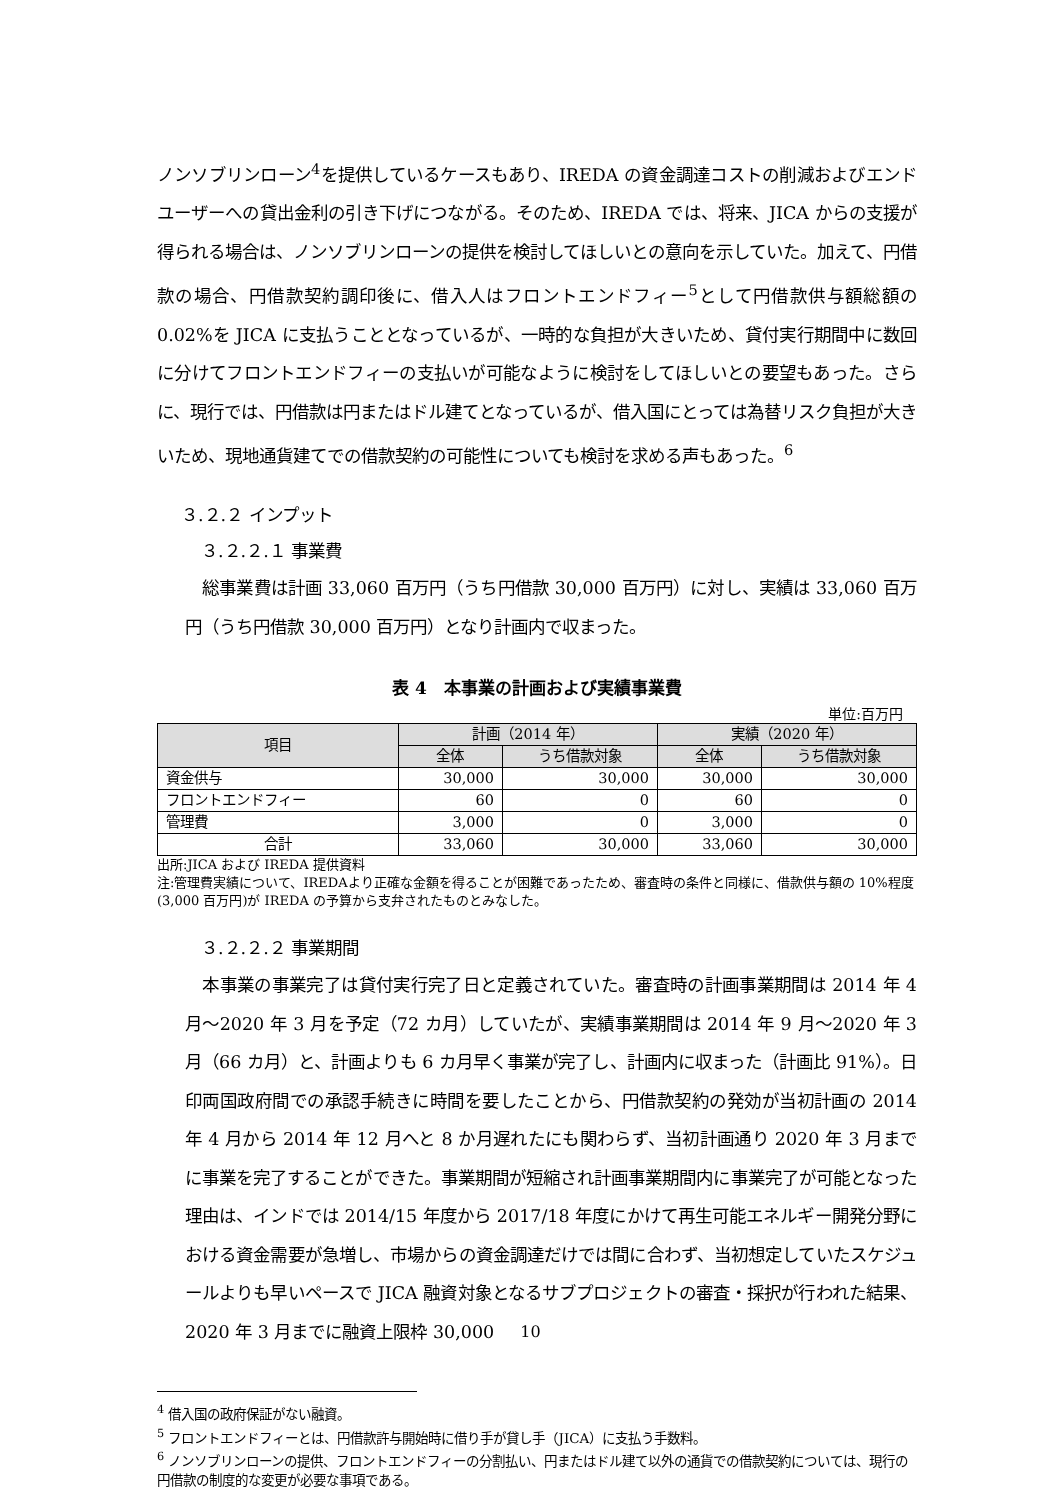ノンソブリンローン<sup>4</sup>を提供しているケースもあり、IREDA の資金調達コストの削減およびエンドユーザーへの貸出金利の引き下げにつながる。そのため、IREDA では、将来、JICA からの支援が得られる場合は、ノンソブリンローンの提供を検討してほしいとの意向を示していた。加えて、円借款の場合、円借款契約調印後に、借入人はフロントエンドフィー<sup>5</sup>として円借款供与額総額の 0.02%を JICA に支払うこととなっているが、一時的な負担が大きいため、貸付実行期間中に数回に分けてフロントエンドフィーの支払いが可能なように検討をしてほしいとの要望もあった。さらに、現行では、円借款は円またはドル建てとなっているが、借入国にとっては為替リスク負担が大きいため、現地通貨建てでの借款契約の可能性についても検討を求める声もあった。<sup>6</sup>
３.２.２ インプット
３.２.２.１ 事業費
　総事業費は計画 33,060 百万円（うち円借款 30,000 百万円）に対し、実績は 33,060 百万円（うち円借款 30,000 百万円）となり計画内で収まった。
表 4　本事業の計画および実績事業費
単位:百万円
| 項目 | 計画（2014 年） | | 実績（2020 年） | |
| --- | --- | --- | --- | --- |
| | 全体 | うち借款対象 | 全体 | うち借款対象 |
| 資金供与 | 30,000 | 30,000 | 30,000 | 30,000 |
| フロントエンドフィー | 60 | 0 | 60 | 0 |
| 管理費 | 3,000 | 0 | 3,000 | 0 |
| 合計 | 33,060 | 30,000 | 33,060 | 30,000 |
出所:JICA および IREDA 提供資料
注:管理費実績について、IREDAより正確な金額を得ることが困難であったため、審査時の条件と同様に、借款供与額の 10%程度(3,000 百万円)が IREDA の予算から支弁されたものとみなした。
３.２.２.２ 事業期間
　本事業の事業完了は貸付実行完了日と定義されていた。審査時の計画事業期間は 2014 年 4 月～2020 年 3 月を予定（72 カ月）していたが、実績事業期間は 2014 年 9 月～2020 年 3 月（66 カ月）と、計画よりも 6 カ月早く事業が完了し、計画内に収まった（計画比 91%）。日印両国政府間での承認手続きに時間を要したことから、円借款契約の発効が当初計画の 2014 年 4 月から 2014 年 12 月へと 8 か月遅れたにも関わらず、当初計画通り 2020 年 3 月までに事業を完了することができた。事業期間が短縮され計画事業期間内に事業完了が可能となった理由は、インドでは 2014/15 年度から 2017/18 年度にかけて再生可能エネルギー開発分野における資金需要が急増し、市場からの資金調達だけでは間に合わず、当初想定していたスケジュールよりも早いペースで JICA 融資対象となるサブプロジェクトの審査・採択が行われた結果、2020 年 3 月までに融資上限枠 30,000
<sup>4</sup> 借入国の政府保証がない融資。
<sup>5</sup> フロントエンドフィーとは、円借款許与開始時に借り手が貸し手（JICA）に支払う手数料。
<sup>6</sup> ノンソブリンローンの提供、フロントエンドフィーの分割払い、円またはドル建て以外の通貨での借款契約については、現行の円借款の制度的な変更が必要な事項である。
10